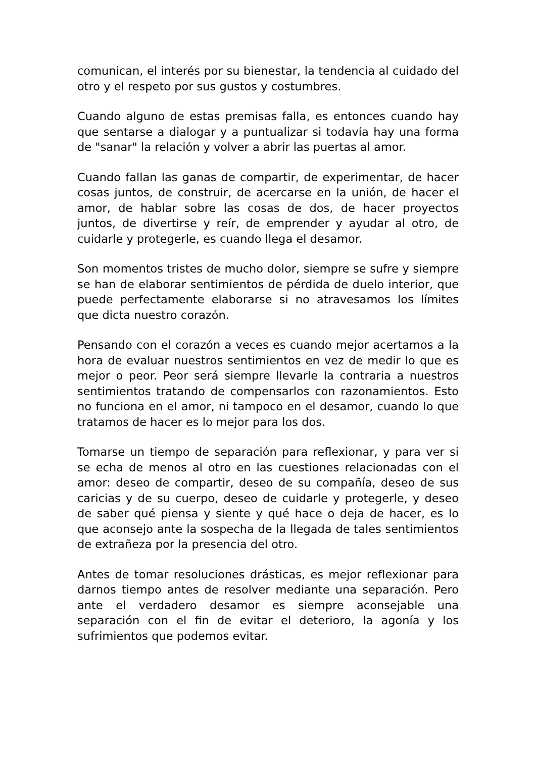comunican, el interés por su bienestar, la tendencia al cuidado del otro y el respeto por sus gustos y costumbres.
Cuando alguno de estas premisas falla, es entonces cuando hay que sentarse a dialogar y a puntualizar si todavía hay una forma de "sanar" la relación y volver a abrir las puertas al amor.
Cuando fallan las ganas de compartir, de experimentar, de hacer cosas juntos, de construir, de acercarse en la unión, de hacer el amor, de hablar sobre las cosas de dos, de hacer proyectos juntos, de divertirse y reír, de emprender y ayudar al otro, de cuidarle y protegerle, es cuando llega el desamor.
Son momentos tristes de mucho dolor, siempre se sufre y siempre se han de elaborar sentimientos de pérdida de duelo interior, que puede perfectamente elaborarse si no atravesamos los límites que dicta nuestro corazón.
Pensando con el corazón a veces es cuando mejor acertamos a la hora de evaluar nuestros sentimientos en vez de medir lo que es mejor o peor. Peor será siempre llevarle la contraria a nuestros sentimientos tratando de compensarlos con razonamientos. Esto no funciona en el amor, ni tampoco en el desamor, cuando lo que tratamos de hacer es lo mejor para los dos.
Tomarse un tiempo de separación para reflexionar, y para ver si se echa de menos al otro en las cuestiones relacionadas con el amor: deseo de compartir, deseo de su compañía, deseo de sus caricias y de su cuerpo, deseo de cuidarle y protegerle, y deseo de saber qué piensa y siente y qué hace o deja de hacer, es lo que aconsejo ante la sospecha de la llegada de tales sentimientos de extrañeza por la presencia del otro.
Antes de tomar resoluciones drásticas, es mejor reflexionar para darnos tiempo antes de resolver mediante una separación. Pero ante el verdadero desamor es siempre aconsejable una separación con el fin de evitar el deterioro, la agonía y los sufrimientos que podemos evitar.